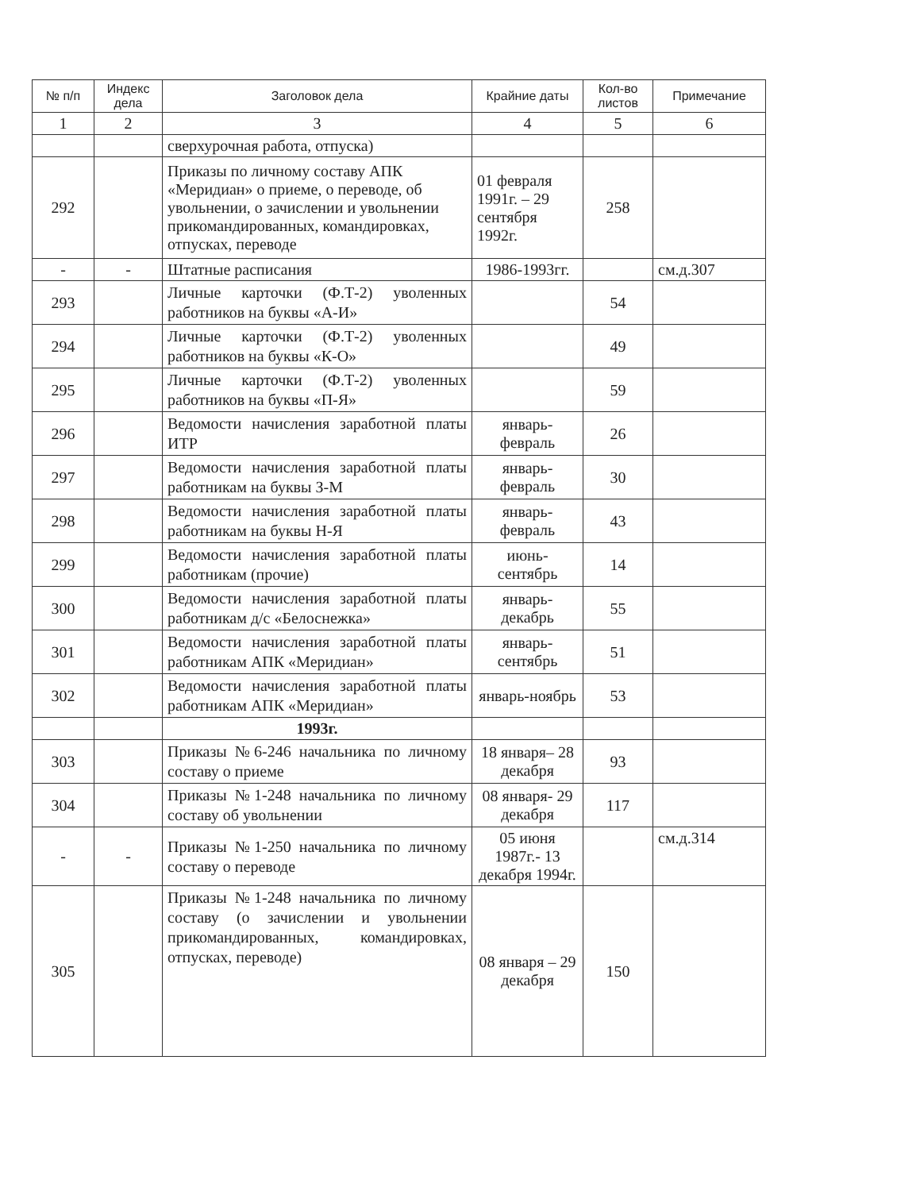| № п/п | Индекс дела | Заголовок дела | Крайние даты | Кол-во листов | Примечание |
| --- | --- | --- | --- | --- | --- |
| 1 | 2 | 3 | 4 | 5 | 6 |
| | | сверхурочная работа, отпуска) | | | |
| 292 | | Приказы по личному составу АПК «Меридиан» о приеме, о переводе, об увольнении, о зачислении и увольнении прикомандированных, командировках, отпусках, переводе | 01 февраля 1991г. – 29 сентября 1992г. | 258 | |
| - | - | Штатные расписания | 1986-1993гг. | | см.д.307 |
| 293 | | Личные карточки (Ф.Т-2) уволенных работников на буквы «А-И» | | 54 | |
| 294 | | Личные карточки (Ф.Т-2) уволенных работников на буквы «К-О» | | 49 | |
| 295 | | Личные карточки (Ф.Т-2) уволенных работников на буквы «П-Я» | | 59 | |
| 296 | | Ведомости начисления заработной платы ИТР | январь-февраль | 26 | |
| 297 | | Ведомости начисления заработной платы работникам на буквы З-М | январь-февраль | 30 | |
| 298 | | Ведомости начисления заработной платы работникам на буквы Н-Я | январь-февраль | 43 | |
| 299 | | Ведомости начисления заработной платы работникам (прочие) | июнь-сентябрь | 14 | |
| 300 | | Ведомости начисления заработной платы работникам д/с «Белоснежка» | январь-декабрь | 55 | |
| 301 | | Ведомости начисления заработной платы работникам АПК «Меридиан» | январь-сентябрь | 51 | |
| 302 | | Ведомости начисления заработной платы работникам АПК «Меридиан» | январь-ноябрь | 53 | |
| | | 1993г. | | | |
| 303 | | Приказы №6-246 начальника по личному составу о приеме | 18 января– 28 декабря | 93 | |
| 304 | | Приказы №1-248 начальника по личному составу об увольнении | 08 января- 29 декабря | 117 | |
| - | - | Приказы №1-250 начальника по личному составу о переводе | 05 июня 1987г.- 13 декабря 1994г. | | см.д.314 |
| 305 | | Приказы №1-248 начальника по личному составу (о зачислении и увольнении прикомандированных, командировках, отпусках, переводе) | 08 января – 29 декабря | 150 | |